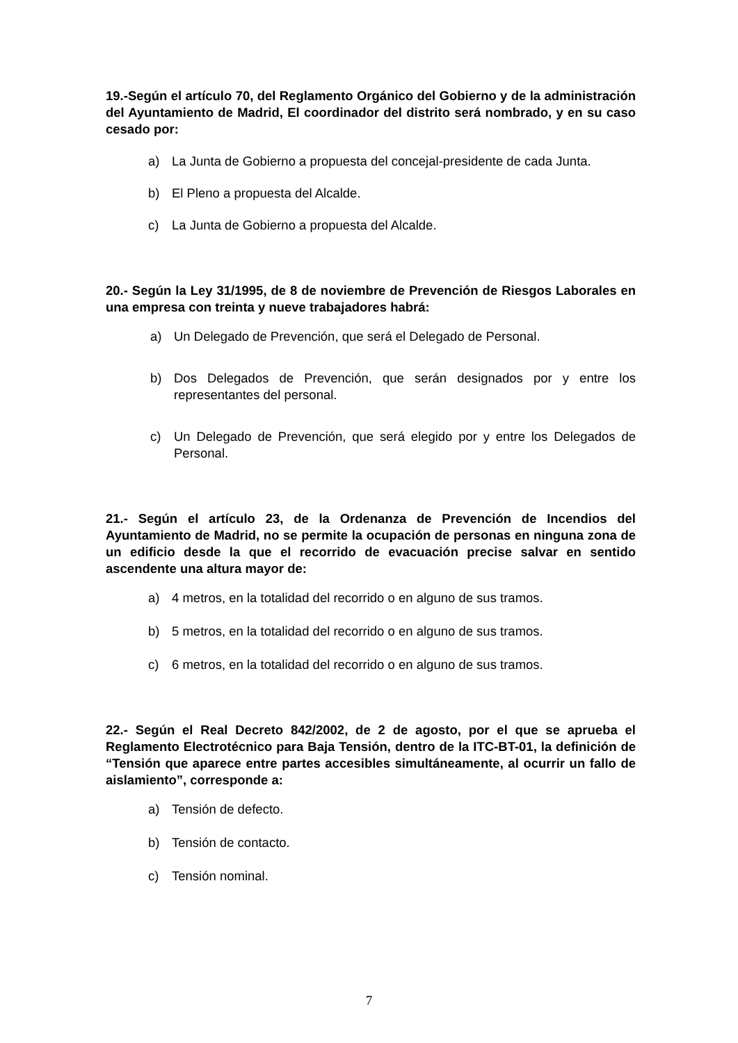19.-Según el artículo 70, del Reglamento Orgánico del Gobierno y de la administración del Ayuntamiento de Madrid, El coordinador del distrito será nombrado, y en su caso cesado por:
a) La Junta de Gobierno a propuesta del concejal-presidente de cada Junta.
b) El Pleno a propuesta del Alcalde.
c) La Junta de Gobierno a propuesta del Alcalde.
20.- Según la Ley 31/1995, de 8 de noviembre de Prevención de Riesgos Laborales en una empresa con treinta y nueve trabajadores habrá:
a) Un Delegado de Prevención, que será el Delegado de Personal.
b) Dos Delegados de Prevención, que serán designados por y entre los representantes del personal.
c) Un Delegado de Prevención, que será elegido por y entre los Delegados de Personal.
21.- Según el artículo 23, de la Ordenanza de Prevención de Incendios del Ayuntamiento de Madrid, no se permite la ocupación de personas en ninguna zona de un edificio desde la que el recorrido de evacuación precise salvar en sentido ascendente una altura mayor de:
a) 4 metros, en la totalidad del recorrido o en alguno de sus tramos.
b) 5 metros, en la totalidad del recorrido o en alguno de sus tramos.
c) 6 metros, en la totalidad del recorrido o en alguno de sus tramos.
22.- Según el Real Decreto 842/2002, de 2 de agosto, por el que se aprueba el Reglamento Electrotécnico para Baja Tensión, dentro de la ITC-BT-01, la definición de “Tensión que aparece entre partes accesibles simultáneamente, al ocurrir un fallo de aislamiento”, corresponde a:
a) Tensión de defecto.
b) Tensión de contacto.
c) Tensión nominal.
7